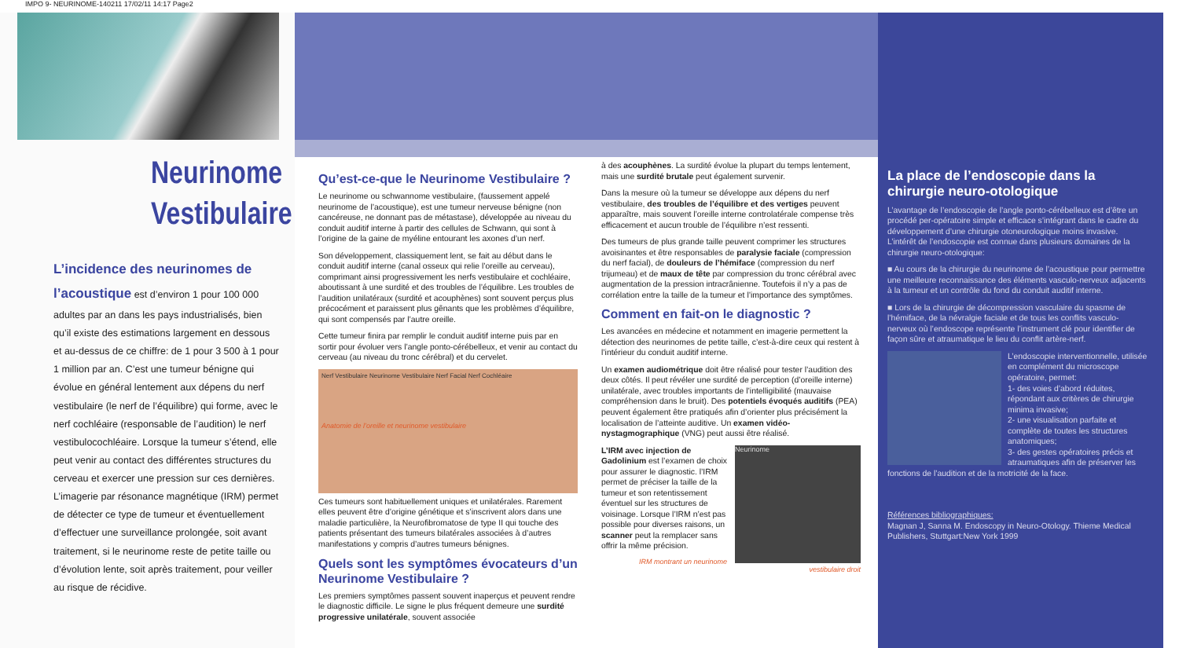IMPO 9- NEURINOME-140211 17/02/11 14:17 Page2
Neurinome
Vestibulaire
L’incidence des neurinomes de l’acoustique est d’environ 1 pour 100 000 adultes par an dans les pays industrialisés, bien qu’il existe des estimations largement en dessous et au-dessus de ce chiffre: de 1 pour 3 500 à 1 pour 1 million par an. C’est une tumeur bénigne qui évolue en général lentement aux dépens du nerf vestibulaire (le nerf de l’équilibre) qui forme, avec le nerf cochléaire (responsable de l’audition) le nerf vestibulocochléaire. Lorsque la tumeur s’étend, elle peut venir au contact des différentes structures du cerveau et exercer une pression sur ces dernières. L’imagerie par résonance magnétique (IRM) permet de détecter ce type de tumeur et éventuellement d’effectuer une surveillance prolongée, soit avant traitement, si le neurinome reste de petite taille ou d’évolution lente, soit après traitement, pour veiller au risque de récidive.
Qu’est-ce-que le Neurinome Vestibulaire ?
Le neurinome ou schwannome vestibulaire, (faussement appelé neurinome de l’acoustique), est une tumeur nerveuse bénigne (non cancéreuse, ne donnant pas de métastase), développée au niveau du conduit auditif interne à partir des cellules de Schwann, qui sont à l’origine de la gaine de myéline entourant les axones d’un nerf.
Son développement, classiquement lent, se fait au début dans le conduit auditif interne (canal osseux qui relie l’oreille au cerveau), comprimant ainsi progressivement les nerfs vestibulaire et cochléaire, aboutissant à une surdité et des troubles de l’équilibre. Les troubles de l’audition unilatéraux (surdité et acouphènes) sont souvent perçus plus précocément et paraissent plus gênants que les problèmes d’équilibre, qui sont compensés par l’autre oreille.
Cette tumeur finira par remplir le conduit auditif interne puis par en sortir pour évoluer vers l’angle ponto-cérébelleux, et venir au contact du cerveau (au niveau du tronc cérébral) et du cervelet.
Nerf Vestibulaire Neurinome Vestibulaire Nerf Facial Nerf Cochléaire
Anatomie de l’oreille et neurinome vestibulaire
Ces tumeurs sont habituellement uniques et unilatérales. Rarement elles peuvent être d’origine génétique et s’inscrivent alors dans une maladie particulière, la Neurofibromatose de type II qui touche des patients présentant des tumeurs bilatérales associées à d’autres manifestations y compris d’autres tumeurs bénignes.
Quels sont les symptômes évocateurs d’un Neurinome Vestibulaire ?
Les premiers symptômes passent souvent inaperçus et peuvent rendre le diagnostic difficile. Le signe le plus fréquent demeure une surdité progressive unilatérale, souvent associée
à des acouphènes. La surdité évolue la plupart du temps lentement, mais une surdité brutale peut également survenir.
Dans la mesure où la tumeur se développe aux dépens du nerf vestibulaire, des troubles de l’équilibre et des vertiges peuvent apparaître, mais souvent l’oreille interne controlatérale compense très efficacement et aucun trouble de l’équilibre n’est ressenti.
Des tumeurs de plus grande taille peuvent comprimer les structures avoisinantes et être responsables de paralysie faciale (compression du nerf facial), de douleurs de l’hémiface (compression du nerf trijumeau) et de maux de tête par compression du tronc cérébral avec augmentation de la pression intracrânienne. Toutefois il n’y a pas de corrélation entre la taille de la tumeur et l’importance des symptômes.
Comment en fait-on le diagnostic ?
Les avancées en médecine et notamment en imagerie permettent la détection des neurinomes de petite taille, c’est-à-dire ceux qui restent à l’intérieur du conduit auditif interne.
Un examen audiométrique doit être réalisé pour tester l’audition des deux côtés. Il peut révéler une surdité de perception (d’oreille interne) unilatérale, avec troubles importants de l’intelligibilité (mauvaise compréhension dans le bruit). Des potentiels évoqués auditifs (PEA) peuvent également être pratiqués afin d’orienter plus précisément la localisation de l’atteinte auditive. Un examen vidéo-nystagmographique (VNG) peut aussi être réalisé.
Neurinome
L’IRM avec injection de Gadolinium est l’examen de choix pour assurer le diagnostic. l’IRM permet de préciser la taille de la tumeur et son retentissement éventuel sur les structures de voisinage. Lorsque l’IRM n’est pas possible pour diverses raisons, un scanner peut la remplacer sans offrir la même précision.
IRM montrant un neurinome vestibulaire droit
La place de l’endoscopie dans la chirurgie neuro-otologique
L’avantage de l’endoscopie de l’angle ponto-cérébelleux est d’être un procédé per-opératoire simple et efficace s’intégrant dans le cadre du développement d’une chirurgie otoneurologique moins invasive. L’intérêt de l’endoscopie est connue dans plusieurs domaines de la chirurgie neuro-otologique:
■ Au cours de la chirurgie du neurinome de l’acoustique pour permettre une meilleure reconnaissance des éléments vasculo-nerveux adjacents à la tumeur et un contrôle du fond du conduit auditif interne.
■ Lors de la chirurgie de décompression vasculaire du spasme de l’hémiface, de la névralgie faciale et de tous les conflits vasculo-nerveux où l’endoscope représente l’instrument clé pour identifier de façon sûre et atraumatique le lieu du conflit artère-nerf.
L’endoscopie interventionnelle, utilisée en complément du microscope opératoire, permet:
1- des voies d’abord réduites, répondant aux critères de chirurgie minima invasive;
2- une visualisation parfaite et complète de toutes les structures anatomiques;
3- des gestes opératoires précis et atraumatiques afin de préserver les fonctions de l’audition et de la motricité de la face.
Références bibliographiques:
Magnan J, Sanna M. Endoscopy in Neuro-Otology. Thieme Medical Publishers, Stuttgart:New York 1999